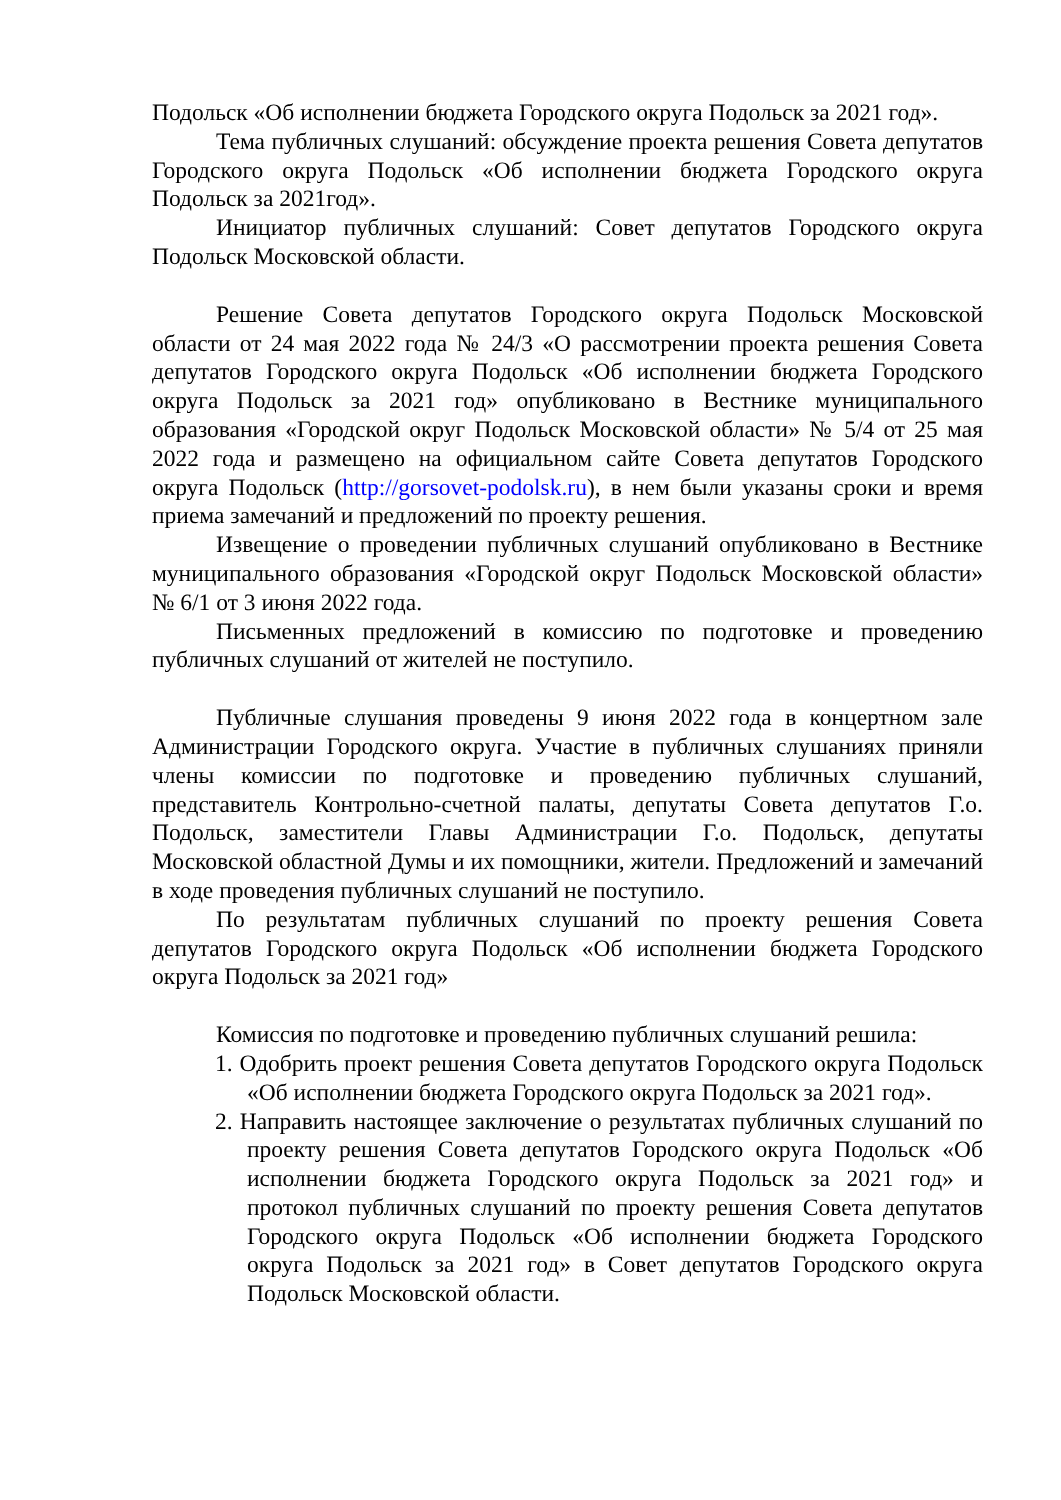Подольск «Об исполнении бюджета Городского округа Подольск за 2021 год».
Тема публичных слушаний: обсуждение проекта решения Совета депутатов Городского округа Подольск «Об исполнении бюджета Городского округа Подольск за 2021год».
Инициатор публичных слушаний: Совет депутатов Городского округа Подольск Московской области.
Решение Совета депутатов Городского округа Подольск Московской области от 24 мая 2022 года № 24/3 «О рассмотрении проекта решения Совета депутатов Городского округа Подольск «Об исполнении бюджета Городского округа Подольск за 2021 год» опубликовано в Вестнике муниципального образования «Городской округ Подольск Московской области» № 5/4 от 25 мая 2022 года и размещено на официальном сайте Совета депутатов Городского округа Подольск (http://gorsovet-podolsk.ru), в нем были указаны сроки и время приема замечаний и предложений по проекту решения.
Извещение о проведении публичных слушаний опубликовано в Вестнике муниципального образования «Городской округ Подольск Московской области» № 6/1 от 3 июня 2022 года.
Письменных предложений в комиссию по подготовке и проведению публичных слушаний от жителей не поступило.
Публичные слушания проведены 9 июня 2022 года в концертном зале Администрации Городского округа. Участие в публичных слушаниях приняли члены комиссии по подготовке и проведению публичных слушаний, представитель Контрольно-счетной палаты, депутаты Совета депутатов Г.о. Подольск, заместители Главы Администрации Г.о. Подольск, депутаты Московской областной Думы и их помощники, жители. Предложений и замечаний в ходе проведения публичных слушаний не поступило.
По результатам публичных слушаний по проекту решения Совета депутатов Городского округа Подольск «Об исполнении бюджета Городского округа Подольск за 2021 год»
Комиссия по подготовке и проведению публичных слушаний решила:
1. Одобрить проект решения Совета депутатов Городского округа Подольск «Об исполнении бюджета Городского округа Подольск за 2021 год».
2. Направить настоящее заключение о результатах публичных слушаний по проекту решения Совета депутатов Городского округа Подольск «Об исполнении бюджета Городского округа Подольск за 2021 год» и протокол публичных слушаний по проекту решения Совета депутатов Городского округа Подольск «Об исполнении бюджета Городского округа Подольск за 2021 год» в Совет депутатов Городского округа Подольск Московской области.